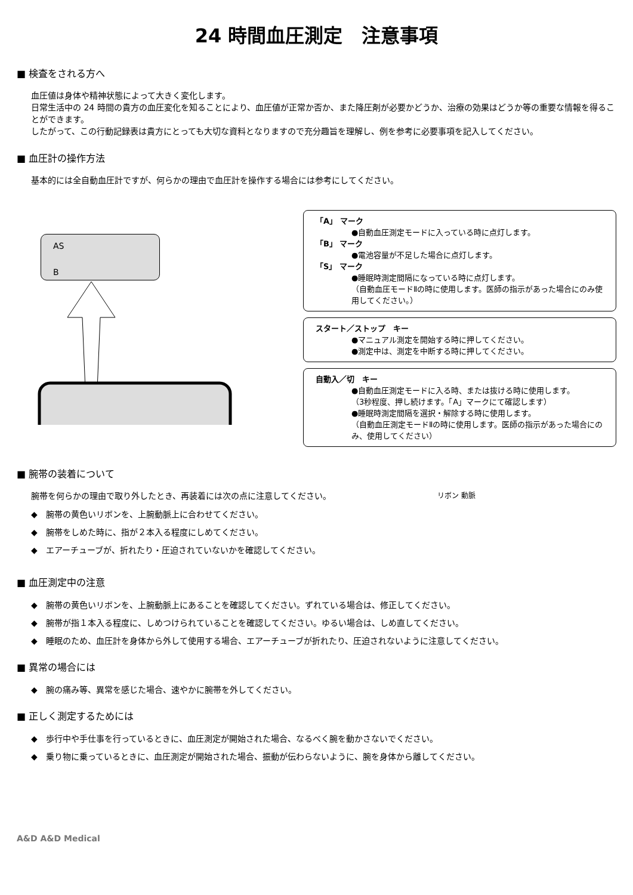24 時間血圧測定　注意事項
■ 検査をされる方へ
血圧値は身体や精神状態によって大きく変化します。
日常生活中の 24 時間の貴方の血圧変化を知ることにより、血圧値が正常か否か、また降圧剤が必要かどうか、治療の効果はどうか等の重要な情報を得ることができます。
したがって、この行動記録表は貴方にとっても大切な資料となりますので充分趣旨を理解し、例を参考に必要事項を記入してください。
■ 血圧計の操作方法
基本的には全自動血圧計ですが、何らかの理由で血圧計を操作する場合には参考にしてください。
AS
B
「A」 マーク
●自動血圧測定モードに入っている時に点灯します。
「B」 マーク
●電池容量が不足した場合に点灯します。
「S」 マーク
●睡眠時測定間隔になっている時に点灯します。
（自動血圧モードⅡの時に使用します。医師の指示があった場合にのみ使用してください。）
スタート／ストップ　キー
●マニュアル測定を開始する時に押してください。
●測定中は、測定を中断する時に押してください。
自動入／切　キー
●自動血圧測定モードに入る時、または抜ける時に使用します。
（3秒程度、押し続けます。「A」マークにて確認します）
●睡眠時測定間隔を選択・解除する時に使用します。
（自動血圧測定モードⅡの時に使用します。医師の指示があった場合にのみ、使用してください）
■ 腕帯の装着について
腕帯を何らかの理由で取り外したとき、再装着には次の点に注意してください。
◆　腕帯の黄色いリボンを、上腕動脈上に合わせてください。
◆　腕帯をしめた時に、指が２本入る程度にしめてください。
◆　エアーチューブが、折れたり・圧迫されていないかを確認してください。
リボン 動脈
■ 血圧測定中の注意
◆　腕帯の黄色いリボンを、上腕動脈上にあることを確認してください。ずれている場合は、修正してください。
◆　腕帯が指１本入る程度に、しめつけられていることを確認してください。ゆるい場合は、しめ直してください。
◆　睡眠のため、血圧計を身体から外して使用する場合、エアーチューブが折れたり、圧迫されないように注意してください。
■ 異常の場合には
◆　腕の痛み等、異常を感じた場合、速やかに腕帯を外してください。
■ 正しく測定するためには
◆　歩行中や手仕事を行っているときに、血圧測定が開始された場合、なるべく腕を動かさないでください。
◆　乗り物に乗っているときに、血圧測定が開始された場合、振動が伝わらないように、腕を身体から離してください。
A&D A&D Medical